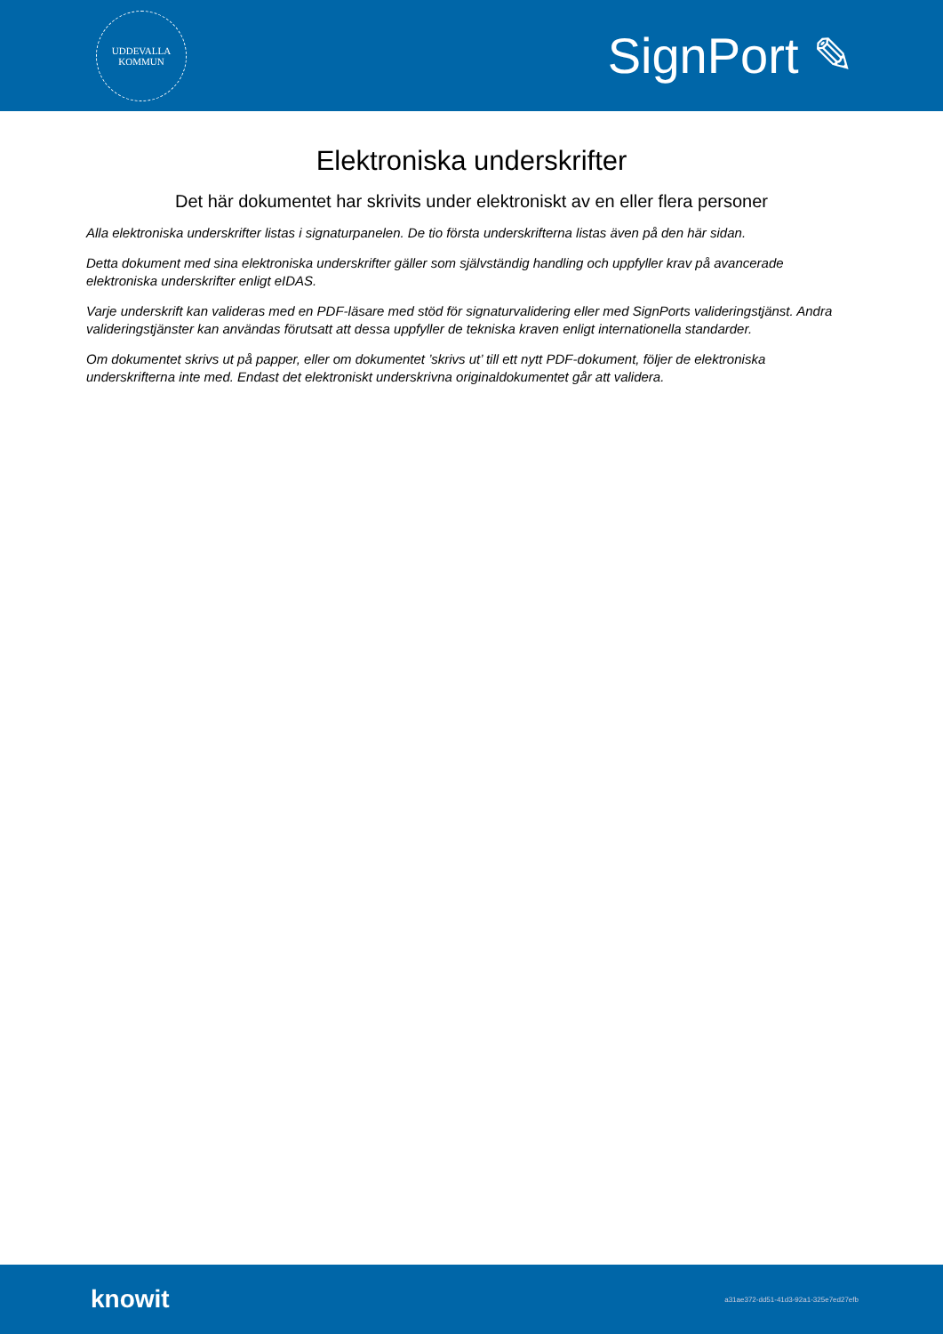UDDEVALLA
KOMMUN
SignPort ✎
Elektroniska underskrifter
Det här dokumentet har skrivits under elektroniskt av en eller flera personer
Alla elektroniska underskrifter listas i signaturpanelen. De tio första underskrifterna listas även på den här sidan.
Detta dokument med sina elektroniska underskrifter gäller som självständig handling och uppfyller krav på avancerade elektroniska underskrifter enligt eIDAS.
Varje underskrift kan valideras med en PDF-läsare med stöd för signaturvalidering eller med SignPorts valideringstjänst. Andra valideringstjänster kan användas förutsatt att dessa uppfyller de tekniska kraven enligt internationella standarder.
Om dokumentet skrivs ut på papper, eller om dokumentet ’skrivs ut’ till ett nytt PDF-dokument, följer de elektroniska underskrifterna inte med. Endast det elektroniskt underskrivna originaldokumentet går att validera.
knowit
a31ae372-dd51-41d3-92a1-325e7ed27efb